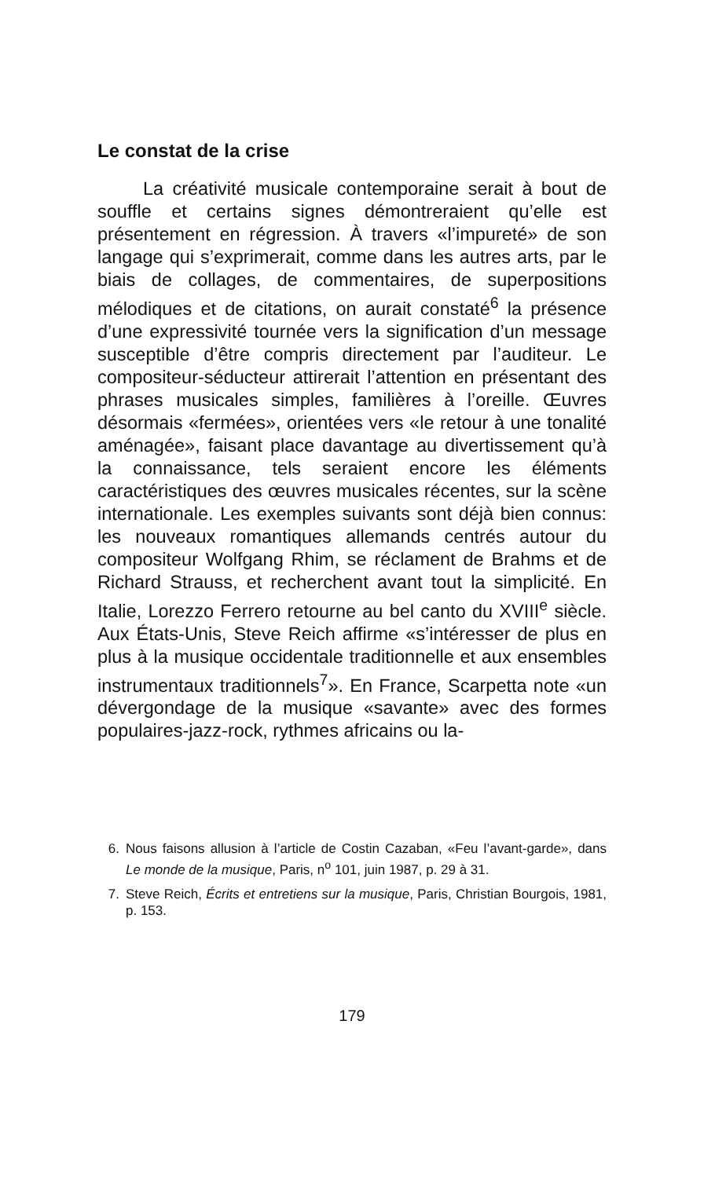Le constat de la crise
La créativité musicale contemporaine serait à bout de souffle et certains signes démontreraient qu’elle est présentement en régression. À travers «l’impureté» de son langage qui s’exprimerait, comme dans les autres arts, par le biais de collages, de commentaires, de superpositions mélodiques et de citations, on aurait constaté<sup>6</sup> la présence d’une expressivité tournée vers la signification d’un message susceptible d’être compris directement par l’auditeur. Le compositeur-séducteur attirerait l’attention en présentant des phrases musicales simples, familières à l’oreille. Œuvres désormais «fermées», orientées vers «le retour à une tonalité aménagée», faisant place davantage au divertissement qu’à la connaissance, tels seraient encore les éléments caractéristiques des œuvres musicales récentes, sur la scène internationale. Les exemples suivants sont déjà bien connus: les nouveaux romantiques allemands centrés autour du compositeur Wolfgang Rhim, se réclament de Brahms et de Richard Strauss, et recherchent avant tout la simplicité. En Italie, Lorezzo Ferrero retourne au bel canto du XVIII<sup>e</sup> siècle. Aux États-Unis, Steve Reich affirme «s’intéresser de plus en plus à la musique occidentale traditionnelle et aux ensembles instrumentaux traditionnels<sup>7</sup>». En France, Scarpetta note «un dévergondage de la musique «savante» avec des formes populaires-jazz-rock, rythmes africains ou la-
6. Nous faisons allusion à l’article de Costin Cazaban, «Feu l’avant-garde», dans Le monde de la musique, Paris, n<sup>o</sup> 101, juin 1987, p. 29 à 31.
7. Steve Reich, Écrits et entretiens sur la musique, Paris, Christian Bourgois, 1981, p. 153.
179